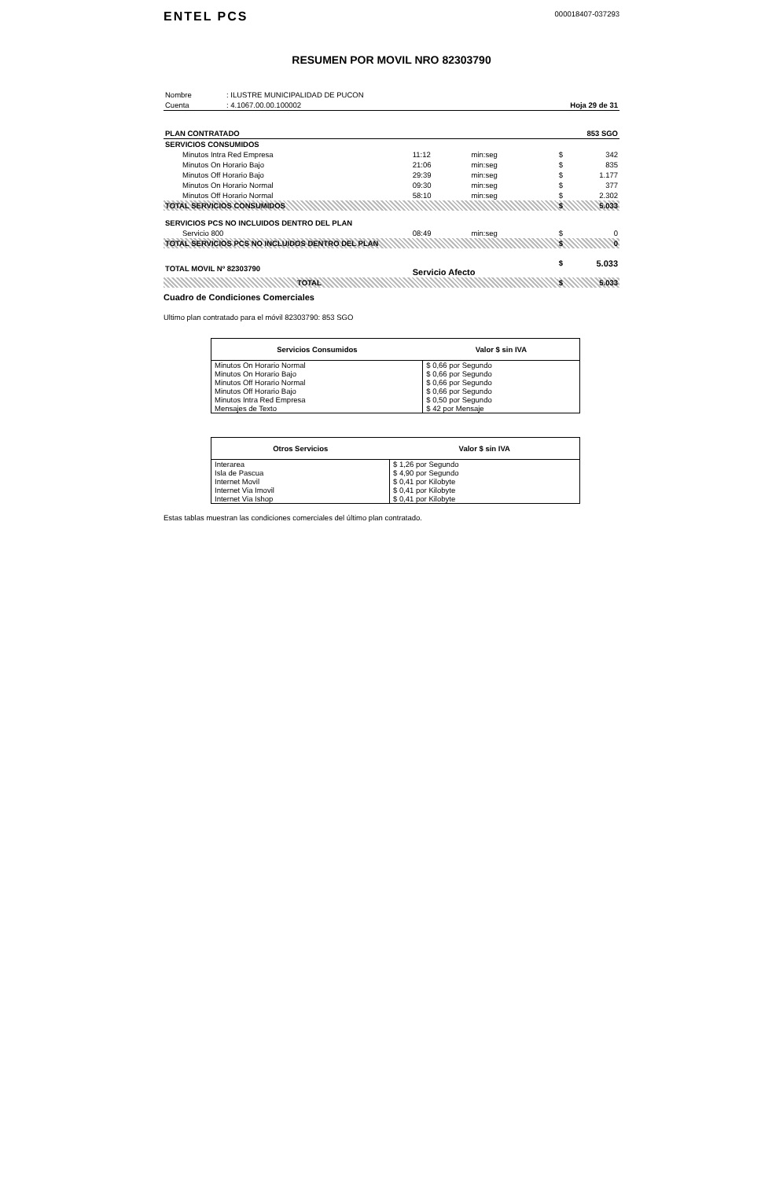ENTEL PCS 000018407-037293
RESUMEN POR MOVIL NRO 82303790
| Nombre | : ILUSTRE MUNICIPALIDAD DE PUCON | |
| Cuenta | : 4.1067.00.00.100002 | Hoja 29 de 31 |
| PLAN CONTRATADO | | | | 853 SGO | |
| SERVICIOS CONSUMIDOS | | | | | |
| Minutos Intra Red Empresa | 11:12 | min:seg | | $ | 342 |
| Minutos On Horario Bajo | 21:06 | min:seg | | $ | 835 |
| Minutos Off Horario Bajo | 29:39 | min:seg | | $ | 1.177 |
| Minutos On Horario Normal | 09:30 | min:seg | | $ | 377 |
| Minutos Off Horario Normal | 58:10 | min:seg | | $ | 2.302 |
| TOTAL SERVICIOS CONSUMIDOS | | | | $ | 5.033 |
| SERVICIOS PCS NO INCLUIDOS DENTRO DEL PLAN | | | | | |
| Servicio 800 | 08:49 | min:seg | | $ | 0 |
| TOTAL SERVICIOS PCS NO INCLUIDOS DENTRO DEL PLAN | | | | $ | 0 |
| TOTAL MOVIL Nº 82303790 | Servicio Afecto | | | $ | 5.033 |
| TOTAL | | | | $ | 5.033 |
Cuadro de Condiciones Comerciales
Ultimo plan contratado para el móvil 82303790: 853 SGO
| Servicios Consumidos | Valor $ sin IVA |
| --- | --- |
| Minutos On Horario Normal | $ 0,66 por Segundo |
| Minutos On Horario Bajo | $ 0,66 por Segundo |
| Minutos Off Horario Normal | $ 0,66 por Segundo |
| Minutos Off Horario Bajo | $ 0,66 por Segundo |
| Minutos Intra Red Empresa | $ 0,50 por Segundo |
| Mensajes de Texto | $ 42 por Mensaje |
| Otros Servicios | Valor $ sin IVA |
| --- | --- |
| Interarea | $ 1,26 por Segundo |
| Isla de Pascua | $ 4,90 por Segundo |
| Internet Movil | $ 0,41 por Kilobyte |
| Internet Via Imovil | $ 0,41 por Kilobyte |
| Internet Via Ishop | $ 0,41 por Kilobyte |
Estas tablas muestran las condiciones comerciales del último plan contratado.